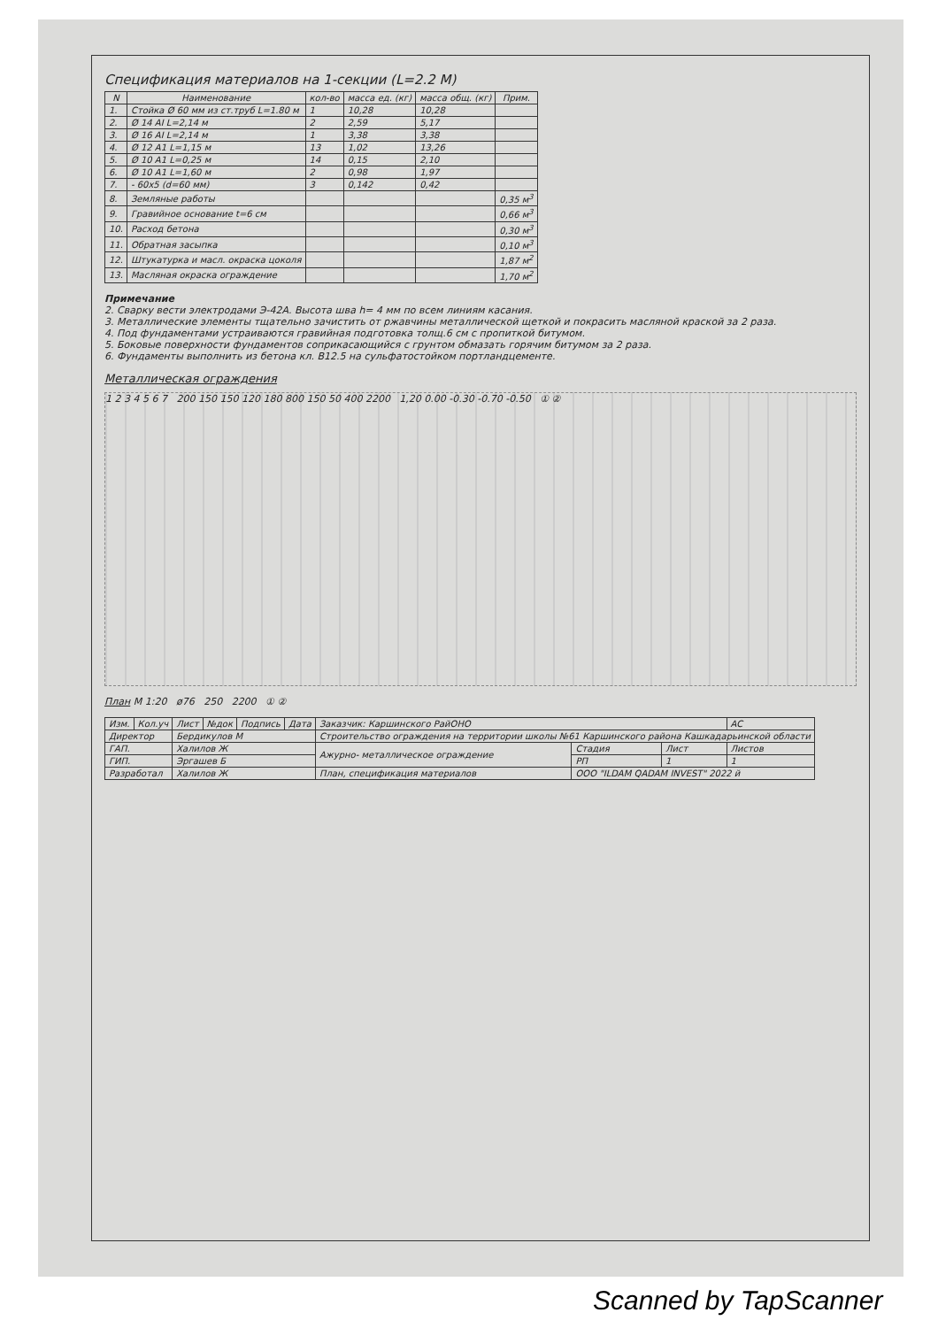Спецификация материалов на 1-секции (L=2.2 М)
| N | Наименование | кол-во | масса ед. (кг) | масса общ. (кг) | Прим. |
| --- | --- | --- | --- | --- | --- |
| 1. | Стойка Ø 60 мм из ст.труб L=1.80 м | 1 | 10,28 | 10,28 | |
| 2. | Ø 14 AI L=2,14 м | 2 | 2,59 | 5,17 | |
| 3. | Ø 16 AI L=2,14 м | 1 | 3,38 | 3,38 | |
| 4. | Ø 12 A1 L=1,15 м | 13 | 1,02 | 13,26 | |
| 5. | Ø 10 A1 L=0,25 м | 14 | 0,15 | 2,10 | |
| 6. | Ø 10 A1 L=1,60 м | 2 | 0,98 | 1,97 | |
| 7. | - 60х5 (d=60 мм) | 3 | 0,142 | 0,42 | |
| 8. | Земляные работы | | | | 0,35 м<sup>3</sup> |
| 9. | Гравийное основание t=6 см | | | | 0,66 м<sup>3</sup> |
| 10. | Расход бетона | | | | 0,30 м<sup>3</sup> |
| 11. | Обратная засыпка | | | | 0,10 м<sup>3</sup> |
| 12. | Штукатурка и масл. окраска цоколя | | | | 1,87 м<sup>2</sup> |
| 13. | Масляная окраска ограждение | | | | 1,70 м<sup>2</sup> |
Примечание
2. Сварку вести электродами Э-42А. Высота шва h= 4 мм по всем линиям касания.
3. Металлические элементы тщательно зачистить от ржавчины металлической щеткой и покрасить масляной краской за 2 раза.
4. Под фундаментами устраиваются гравийная подготовка толщ.6 см с пропиткой битумом.
5. Боковые поверхности фундаментов соприкасающийся с грунтом обмазать горячим битумом за 2 раза.
6. Фундаменты выполнить из бетона кл. B12.5 на сульфатостойком портландцементе.
Металлическая ограждения
1 2 3 4 5 6 7 200 150 150 120 180 800 150 50 400 2200 1,20 0.00 -0.30 -0.70 -0.50 ① ②
План М 1:20 ø76 250 2200 ① ②
| Изм. | Кол.уч | Лист | №док | Подпись | Дата | Заказчик: Каршинского РайОНО | | | АС |
| Директор | | Бердикулов М | | | | Строительство ограждения на территории школы №61 Каршинского района Кашкадарьинской области | | | |
| ГАП. | | Халилов Ж | | | | Ажурно- металлическое ограждение | Стадия | Лист | Листов |
| ГИП. | | Эргашев Б | | | | | РП | 1 | 1 |
| Разработал | | Халилов Ж | | | | План, спецификация материалов | ООО "ILDAM QADAM INVEST" 2022 й | | |
Scanned by TapScanner